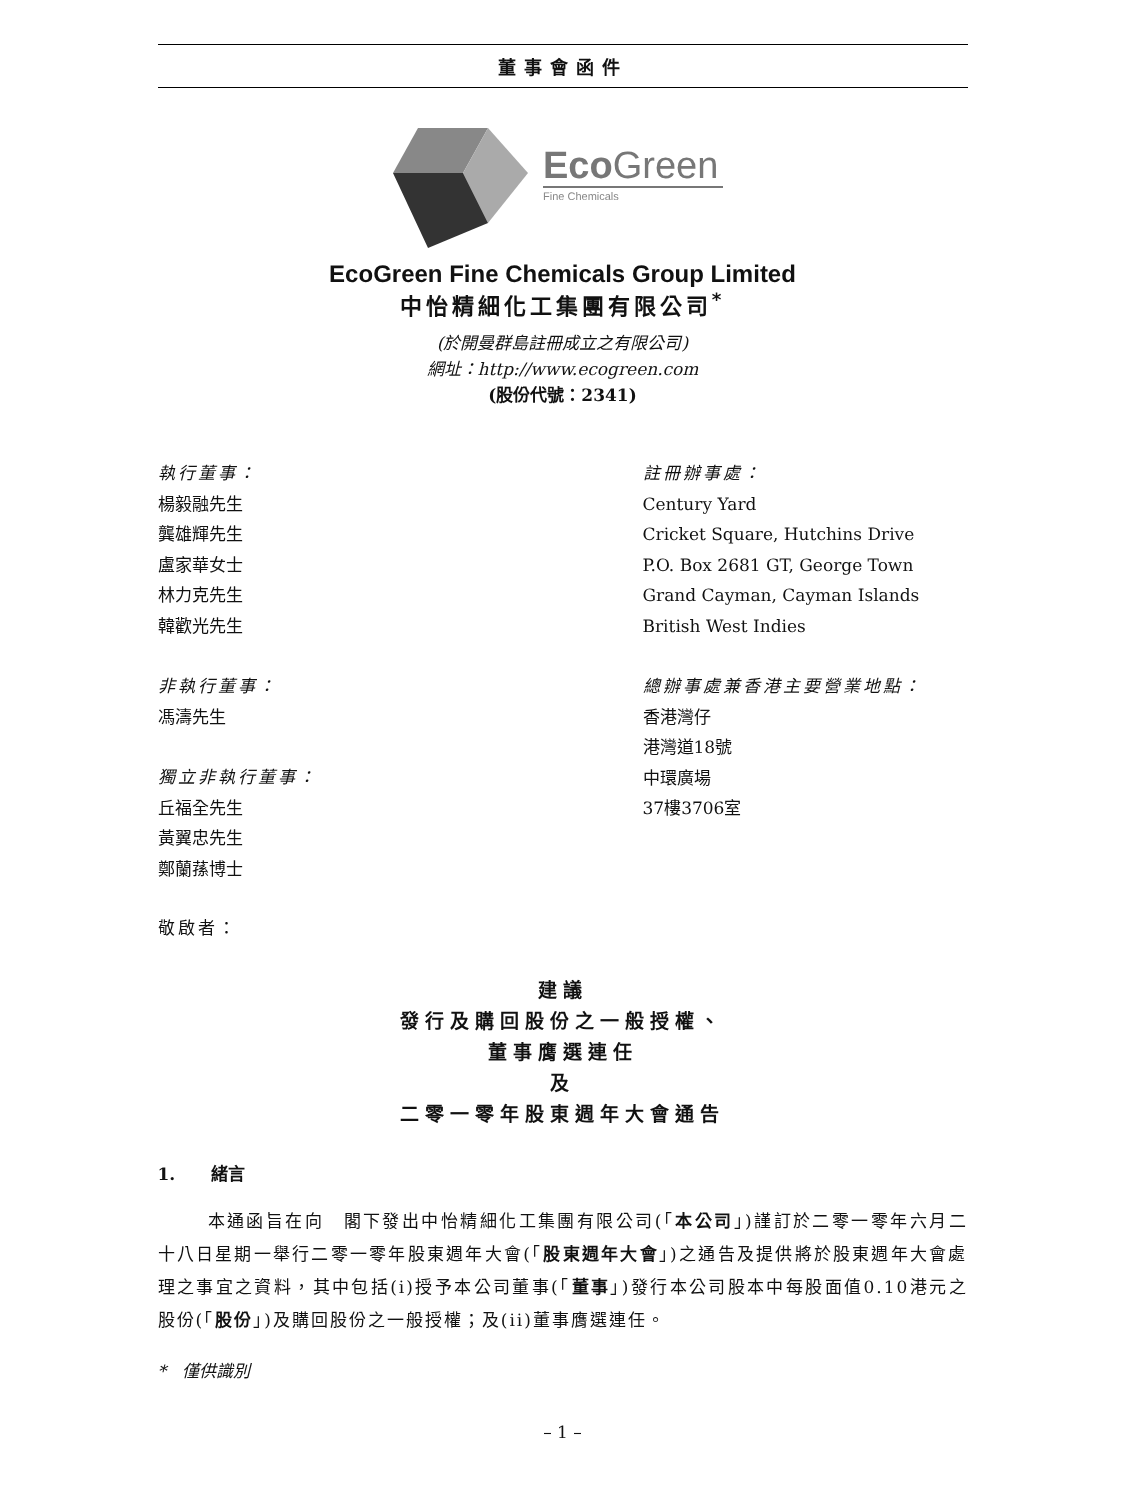董事會函件
EcoGreen
Fine Chemicals
EcoGreen Fine Chemicals Group Limited
中怡精細化工集團有限公司<sup>*</sup>
(於開曼群島註冊成立之有限公司)
網址：http://www.ecogreen.com
(股份代號：2341)
執行董事：
楊毅融先生
龔雄輝先生
盧家華女士
林力克先生
韓歡光先生
非執行董事：
馮濤先生
獨立非執行董事：
丘福全先生
黃翼忠先生
鄭蘭蓀博士
註冊辦事處：
Century Yard
Cricket Square, Hutchins Drive
P.O. Box 2681 GT, George Town
Grand Cayman, Cayman Islands
British West Indies
總辦事處兼香港主要營業地點：
香港灣仔
港灣道18號
中環廣場
37樓3706室
敬啟者：
建議
發行及購回股份之一般授權、
董事膺選連任
及
二零一零年股東週年大會通告
1. 緒言
本通函旨在向　閣下發出中怡精細化工集團有限公司(「本公司」)謹訂於二零一零年六月二十八日星期一舉行二零一零年股東週年大會(「股東週年大會」)之通告及提供將於股東週年大會處理之事宜之資料，其中包括(i)授予本公司董事(「董事」)發行本公司股本中每股面值0.10港元之股份(「股份」)及購回股份之一般授權；及(ii)董事膺選連任。
* 僅供識別
– 1 –